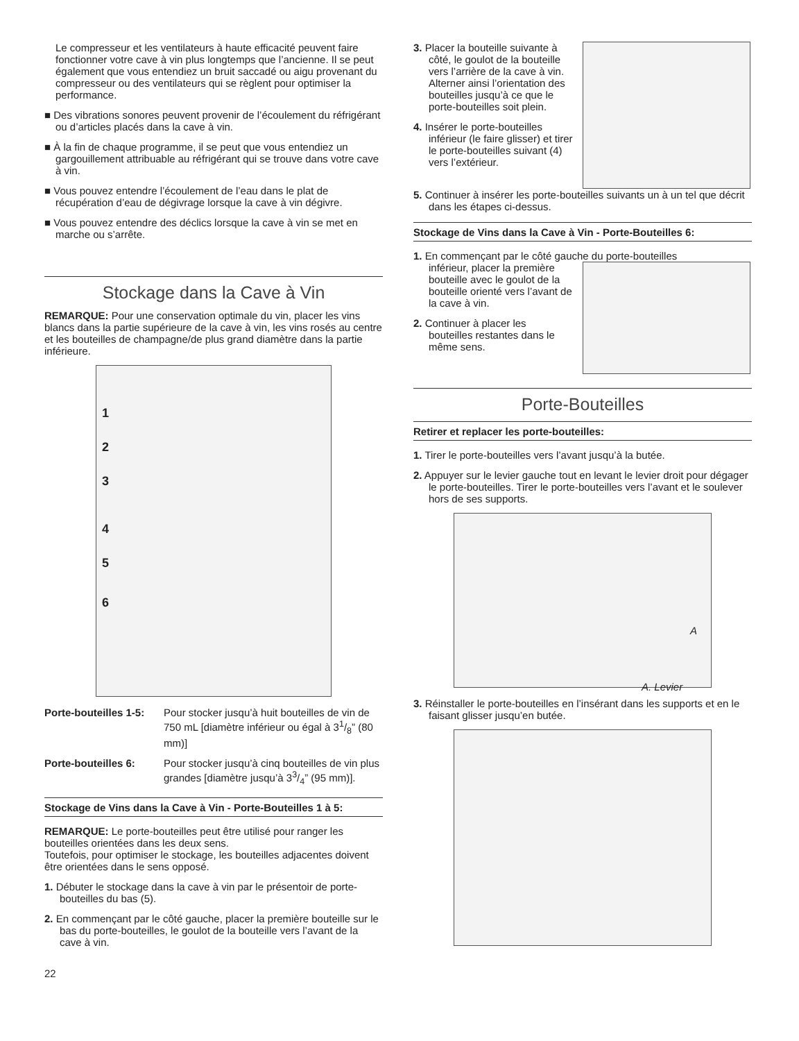Le compresseur et les ventilateurs à haute efficacité peuvent faire fonctionner votre cave à vin plus longtemps que l’ancienne. Il se peut également que vous entendiez un bruit saccadé ou aigu provenant du compresseur ou des ventilateurs qui se règlent pour optimiser la performance.
■ Des vibrations sonores peuvent provenir de l’écoulement du réfrigérant ou d’articles placés dans la cave à vin.
■ À la fin de chaque programme, il se peut que vous entendiez un gargouillement attribuable au réfrigérant qui se trouve dans votre cave à vin.
■ Vous pouvez entendre l’écoulement de l’eau dans le plat de récupération d’eau de dégivrage lorsque la cave à vin dégivre.
■ Vous pouvez entendre des déclics lorsque la cave à vin se met en marche ou s’arrête.
Stockage dans la Cave à Vin
REMARQUE: Pour une conservation optimale du vin, placer les vins blancs dans la partie supérieure de la cave à vin, les vins rosés au centre et les bouteilles de champagne/de plus grand diamètre dans la partie inférieure.
1
2
3
4
5
6
Porte-bouteilles 1-5: Pour stocker jusqu’à huit bouteilles de vin de 750 mL [diamètre inférieur ou égal à 31/8” (80 mm)]
Porte-bouteilles 6: Pour stocker jusqu’à cinq bouteilles de vin plus grandes [diamètre jusqu’à 33/4” (95 mm)].
Stockage de Vins dans la Cave à Vin - Porte-Bouteilles 1 à 5:
REMARQUE: Le porte-bouteilles peut être utilisé pour ranger les bouteilles orientées dans les deux sens.
Toutefois, pour optimiser le stockage, les bouteilles adjacentes doivent être orientées dans le sens opposé.
1. Débuter le stockage dans la cave à vin par le présentoir de porte-bouteilles du bas (5).
2. En commençant par le côté gauche, placer la première bouteille sur le bas du porte-bouteilles, le goulot de la bouteille vers l’avant de la cave à vin.
22
3. Placer la bouteille suivante à côté, le goulot de la bouteille vers l’arrière de la cave à vin. Alterner ainsi l’orientation des bouteilles jusqu’à ce que le porte-bouteilles soit plein.
4. Insérer le porte-bouteilles inférieur (le faire glisser) et tirer le porte-bouteilles suivant (4) vers l’extérieur.
5. Continuer à insérer les porte-bouteilles suivants un à un tel que décrit dans les étapes ci-dessus.
Stockage de Vins dans la Cave à Vin - Porte-Bouteilles 6:
1. En commençant par le côté gauche du porte-bouteilles
inférieur, placer la première bouteille avec le goulot de la bouteille orienté vers l’avant de la cave à vin.
2. Continuer à placer les bouteilles restantes dans le même sens.
Porte-Bouteilles
Retirer et replacer les porte-bouteilles:
1. Tirer le porte-bouteilles vers l’avant jusqu’à la butée.
2. Appuyer sur le levier gauche tout en levant le levier droit pour dégager le porte-bouteilles. Tirer le porte-bouteilles vers l’avant et le soulever hors de ses supports.
A
A. Levier
3. Réinstaller le porte-bouteilles en l’insérant dans les supports et en le faisant glisser jusqu’en butée.